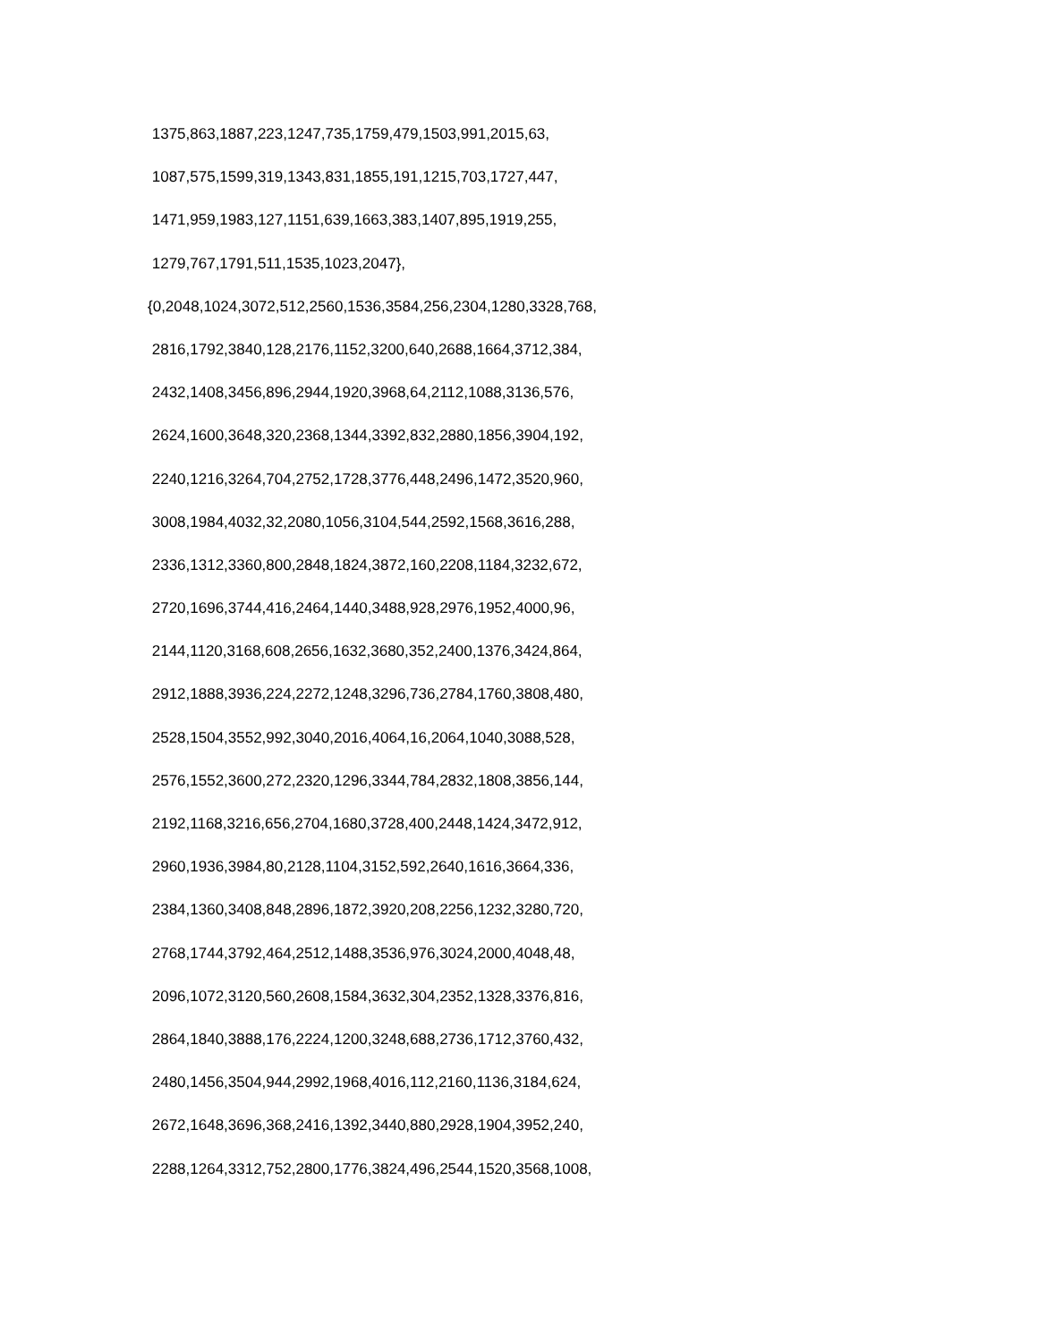1375,863,1887,223,1247,735,1759,479,1503,991,2015,63,
1087,575,1599,319,1343,831,1855,191,1215,703,1727,447,
1471,959,1983,127,1151,639,1663,383,1407,895,1919,255,
1279,767,1791,511,1535,1023,2047},
{0,2048,1024,3072,512,2560,1536,3584,256,2304,1280,3328,768,
2816,1792,3840,128,2176,1152,3200,640,2688,1664,3712,384,
2432,1408,3456,896,2944,1920,3968,64,2112,1088,3136,576,
2624,1600,3648,320,2368,1344,3392,832,2880,1856,3904,192,
2240,1216,3264,704,2752,1728,3776,448,2496,1472,3520,960,
3008,1984,4032,32,2080,1056,3104,544,2592,1568,3616,288,
2336,1312,3360,800,2848,1824,3872,160,2208,1184,3232,672,
2720,1696,3744,416,2464,1440,3488,928,2976,1952,4000,96,
2144,1120,3168,608,2656,1632,3680,352,2400,1376,3424,864,
2912,1888,3936,224,2272,1248,3296,736,2784,1760,3808,480,
2528,1504,3552,992,3040,2016,4064,16,2064,1040,3088,528,
2576,1552,3600,272,2320,1296,3344,784,2832,1808,3856,144,
2192,1168,3216,656,2704,1680,3728,400,2448,1424,3472,912,
2960,1936,3984,80,2128,1104,3152,592,2640,1616,3664,336,
2384,1360,3408,848,2896,1872,3920,208,2256,1232,3280,720,
2768,1744,3792,464,2512,1488,3536,976,3024,2000,4048,48,
2096,1072,3120,560,2608,1584,3632,304,2352,1328,3376,816,
2864,1840,3888,176,2224,1200,3248,688,2736,1712,3760,432,
2480,1456,3504,944,2992,1968,4016,112,2160,1136,3184,624,
2672,1648,3696,368,2416,1392,3440,880,2928,1904,3952,240,
2288,1264,3312,752,2800,1776,3824,496,2544,1520,3568,1008,